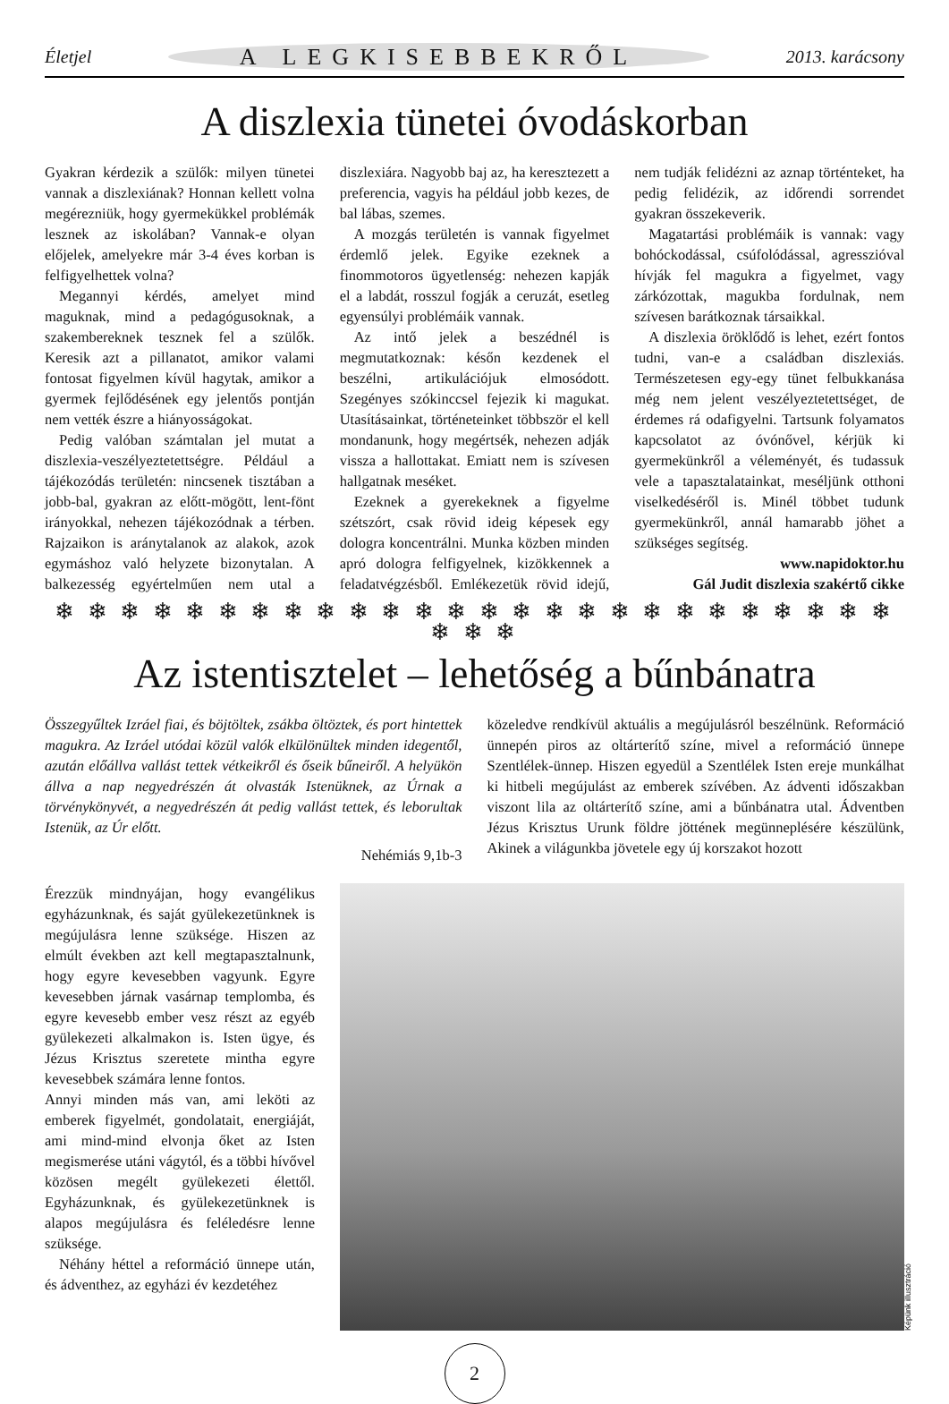Életjel A LEGKISEBBEKRŐL 2013. karácsony
A diszlexia tünetei óvodáskorban
Gyakran kérdezik a szülők: milyen tünetei vannak a diszlexiának? Honnan kellett volna megérezniük, hogy gyermekükkel problémák lesznek az iskolában? Vannak-e olyan előjelek, amelyekre már 3-4 éves korban is felfigyelhettek volna?
Megannyi kérdés, amelyet mind maguknak, mind a pedagógusoknak, a szakembereknek tesznek fel a szülők. Keresik azt a pillanatot, amikor valami fontosat figyelmen kívül hagytak, amikor a gyermek fejlődésének egy jelentős pontján nem vették észre a hiányosságokat.
Pedig valóban számtalan jel mutat a diszlexia-veszélyeztetettségre. Például a tájékozódás területén: nincsenek tisztában a jobb-bal, gyakran az előtt-mögött, lent-fönt irányokkal, nehezen tájékozódnak a térben. Rajzaikon is aránytalanok az alakok, azok egymáshoz való helyzete bizonytalan. A balkezesség egyértelműen nem utal a diszlexiára. Nagyobb baj az, ha keresztezett a preferencia, vagyis ha például jobb kezes, de bal lábas, szemes.
A mozgás területén is vannak figyelmet érdemlő jelek. Egyike ezeknek a finommotoros ügyetlenség: nehezen kapják el a labdát, rosszul fogják a ceruzát, esetleg egyensúlyi problémáik vannak.
Az intő jelek a beszédnél is megmutatkoznak: későn kezdenek el beszélni, artikulációjuk elmosódott. Szegényes szókinccsel fejezik ki magukat. Utasításainkat, történeteinket többször el kell mondanunk, hogy megértsék, nehezen adják vissza a hallottakat. Emiatt nem is szívesen hallgatnak meséket.
Ezeknek a gyerekeknek a figyelme szétszórt, csak rövid ideig képesek egy dologra koncentrálni. Munka közben minden apró dologra felfigyelnek, kizökkennek a feladatvégzésből. Emlékezetük rövid idejű, nem tudják felidézni az aznap történteket, ha pedig felidézik, az időrendi sorrendet gyakran összekeverik.
Magatartási problémáik is vannak: vagy bohóckodással, csúfolódással, agresszióval hívják fel magukra a figyelmet, vagy zárkózottak, magukba fordulnak, nem szívesen barátkoznak társaikkal.
A diszlexia öröklődő is lehet, ezért fontos tudni, van-e a családban diszlexiás. Természetesen egy-egy tünet felbukkanása még nem jelent veszélyeztetettséget, de érdemes rá odafigyelni. Tartsunk folyamatos kapcsolatot az óvónővel, kérjük ki gyermekünkről a véleményét, és tudassuk vele a tapasztalatainkat, meséljünk otthoni viselkedéséről is. Minél többet tudunk gyermekünkről, annál hamarabb jöhet a szükséges segítség.
www.napidoktor.hu
Gál Judit diszlexia szakértő cikke
❄ ❄ ❄ ❄ ❄ ❄ ❄ ❄ ❄ ❄ ❄ ❄ ❄ ❄ ❄ ❄ ❄ ❄ ❄ ❄ ❄ ❄ ❄ ❄ ❄ ❄ ❄ ❄ ❄
Az istentisztelet – lehetőség a bűnbánatra
Összegyűltek Izráel fiai, és böjtöltek, zsákba öltöztek, és port hintettek magukra. Az Izráel utódai közül valók elkülönültek minden idegentől, azután előállva vallást tettek vétkeikről és őseik bűneiről. A helyükön állva a nap negyedrészén át olvasták Istenüknek, az Úrnak a törvénykönyvét, a negyedrészén át pedig vallást tettek, és leborultak Istenük, az Úr előtt.
Nehémiás 9,1b-3
közeledve rendkívül aktuális a megújulásról beszélnünk. Reformáció ünnepén piros az oltárterítő színe, mivel a reformáció ünnepe Szentlélek-ünnep. Hiszen egyedül a Szentlélek Isten ereje munkálhat ki hitbeli megújulást az emberek szívében. Az ádventi időszakban viszont lila az oltárterítő színe, ami a bűnbánatra utal. Ádventben Jézus Krisztus Urunk földre jöttének megünneplésére készülünk, Akinek a világunkba jövetele egy új korszakot hozott
Érezzük mindnyájan, hogy evangélikus egyházunknak, és saját gyülekezetünknek is megújulásra lenne szüksége. Hiszen az elmúlt években azt kell megtapasztalnunk, hogy egyre kevesebben vagyunk. Egyre kevesebben járnak vasárnap templomba, és egyre kevesebb ember vesz részt az egyéb gyülekezeti alkalmakon is. Isten ügye, és Jézus Krisztus szeretete mintha egyre kevesebbek számára lenne fontos.
Annyi minden más van, ami leköti az emberek figyelmét, gondolatait, energiáját, ami mind-mind elvonja őket az Isten megismerése utáni vágytól, és a többi hívővel közösen megélt gyülekezeti élettől. Egyházunknak, és gyülekezetünknek is alapos megújulásra és feléledésre lenne szüksége.
Néhány héttel a reformáció ünnepe után, és ádventhez, az egyházi év kezdetéhez
Képünk illusztráció
2